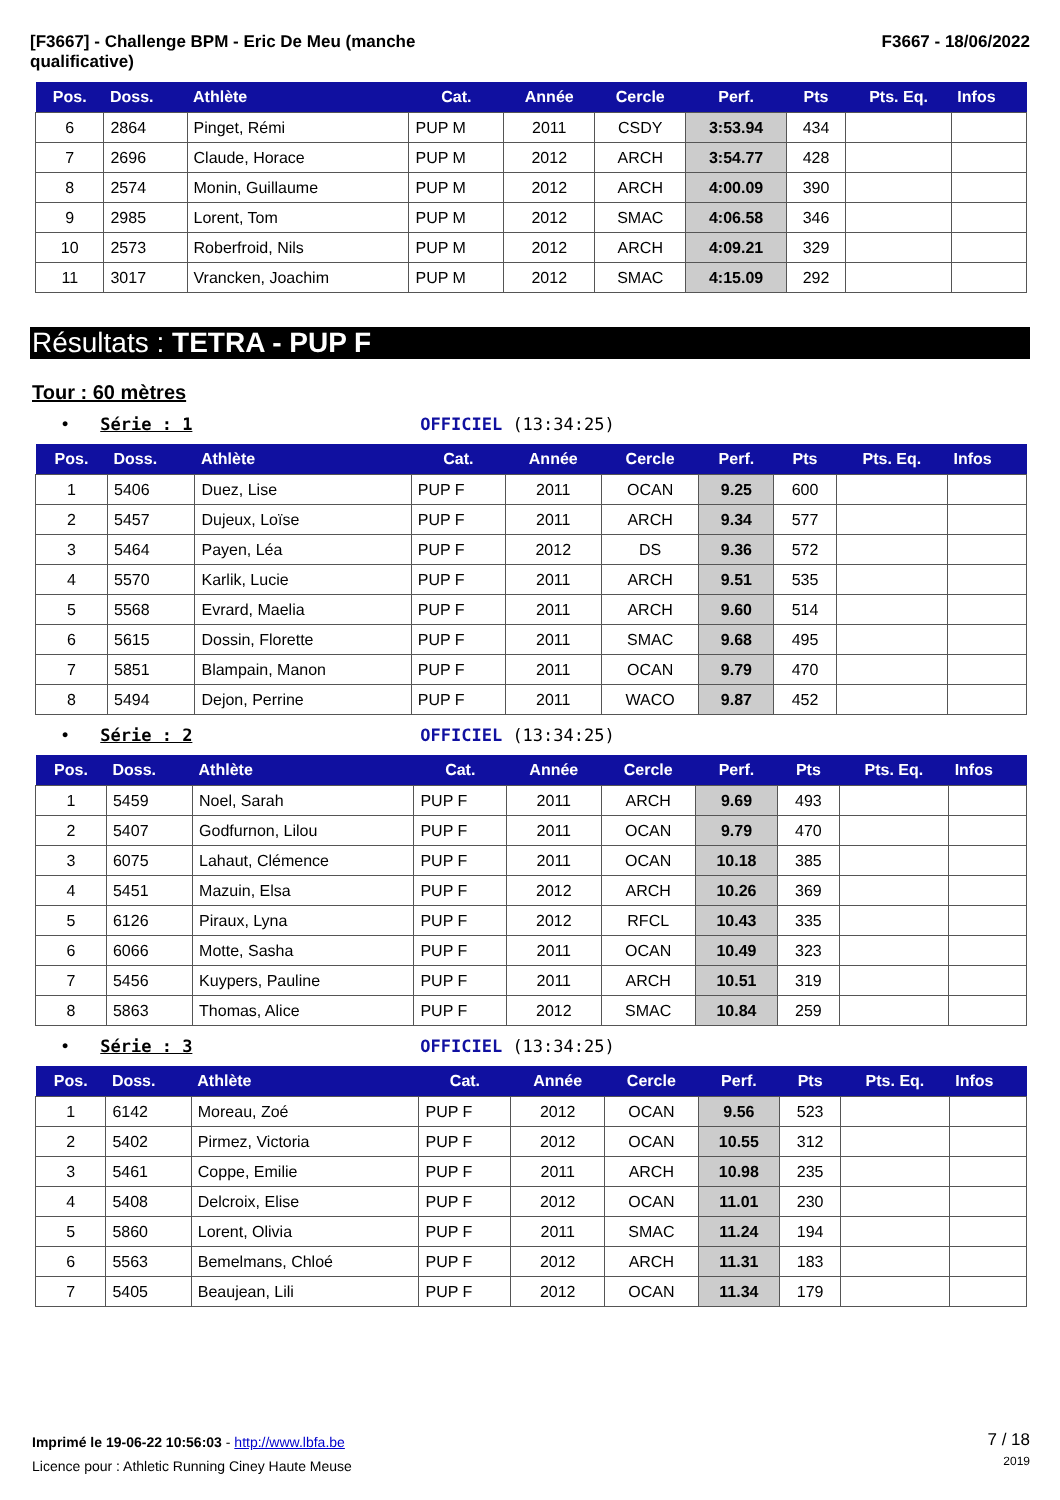[F3667] - Challenge BPM - Eric De Meu (manche
qualificative)
F3667 - 18/06/2022
| Pos. | Doss. | Athlète | Cat. | Année | Cercle | Perf. | Pts | Pts. Eq. | Infos |
| --- | --- | --- | --- | --- | --- | --- | --- | --- | --- |
| 6 | 2864 | Pinget, Rémi | PUP M | 2011 | CSDY | 3:53.94 | 434 | | |
| 7 | 2696 | Claude, Horace | PUP M | 2012 | ARCH | 3:54.77 | 428 | | |
| 8 | 2574 | Monin, Guillaume | PUP M | 2012 | ARCH | 4:00.09 | 390 | | |
| 9 | 2985 | Lorent, Tom | PUP M | 2012 | SMAC | 4:06.58 | 346 | | |
| 10 | 2573 | Roberfroid, Nils | PUP M | 2012 | ARCH | 4:09.21 | 329 | | |
| 11 | 3017 | Vrancken, Joachim | PUP M | 2012 | SMAC | 4:15.09 | 292 | | |
Résultats : TETRA - PUP F
Tour : 60 mètres
• Série : 1 OFFICIEL (13:34:25)
| Pos. | Doss. | Athlète | Cat. | Année | Cercle | Perf. | Pts | Pts. Eq. | Infos |
| --- | --- | --- | --- | --- | --- | --- | --- | --- | --- |
| 1 | 5406 | Duez, Lise | PUP F | 2011 | OCAN | 9.25 | 600 | | |
| 2 | 5457 | Dujeux, Loïse | PUP F | 2011 | ARCH | 9.34 | 577 | | |
| 3 | 5464 | Payen, Léa | PUP F | 2012 | DS | 9.36 | 572 | | |
| 4 | 5570 | Karlik, Lucie | PUP F | 2011 | ARCH | 9.51 | 535 | | |
| 5 | 5568 | Evrard, Maelia | PUP F | 2011 | ARCH | 9.60 | 514 | | |
| 6 | 5615 | Dossin, Florette | PUP F | 2011 | SMAC | 9.68 | 495 | | |
| 7 | 5851 | Blampain, Manon | PUP F | 2011 | OCAN | 9.79 | 470 | | |
| 8 | 5494 | Dejon, Perrine | PUP F | 2011 | WACO | 9.87 | 452 | | |
• Série : 2 OFFICIEL (13:34:25)
| Pos. | Doss. | Athlète | Cat. | Année | Cercle | Perf. | Pts | Pts. Eq. | Infos |
| --- | --- | --- | --- | --- | --- | --- | --- | --- | --- |
| 1 | 5459 | Noel, Sarah | PUP F | 2011 | ARCH | 9.69 | 493 | | |
| 2 | 5407 | Godfurnon, Lilou | PUP F | 2011 | OCAN | 9.79 | 470 | | |
| 3 | 6075 | Lahaut, Clémence | PUP F | 2011 | OCAN | 10.18 | 385 | | |
| 4 | 5451 | Mazuin, Elsa | PUP F | 2012 | ARCH | 10.26 | 369 | | |
| 5 | 6126 | Piraux, Lyna | PUP F | 2012 | RFCL | 10.43 | 335 | | |
| 6 | 6066 | Motte, Sasha | PUP F | 2011 | OCAN | 10.49 | 323 | | |
| 7 | 5456 | Kuypers, Pauline | PUP F | 2011 | ARCH | 10.51 | 319 | | |
| 8 | 5863 | Thomas, Alice | PUP F | 2012 | SMAC | 10.84 | 259 | | |
• Série : 3 OFFICIEL (13:34:25)
| Pos. | Doss. | Athlète | Cat. | Année | Cercle | Perf. | Pts | Pts. Eq. | Infos |
| --- | --- | --- | --- | --- | --- | --- | --- | --- | --- |
| 1 | 6142 | Moreau, Zoé | PUP F | 2012 | OCAN | 9.56 | 523 | | |
| 2 | 5402 | Pirmez, Victoria | PUP F | 2012 | OCAN | 10.55 | 312 | | |
| 3 | 5461 | Coppe, Emilie | PUP F | 2011 | ARCH | 10.98 | 235 | | |
| 4 | 5408 | Delcroix, Elise | PUP F | 2012 | OCAN | 11.01 | 230 | | |
| 5 | 5860 | Lorent, Olivia | PUP F | 2011 | SMAC | 11.24 | 194 | | |
| 6 | 5563 | Bemelmans, Chloé | PUP F | 2012 | ARCH | 11.31 | 183 | | |
| 7 | 5405 | Beaujean, Lili | PUP F | 2012 | OCAN | 11.34 | 179 | | |
Imprimé le 19-06-22 10:56:03 - http://www.lbfa.be
Licence pour : Athletic Running Ciney Haute Meuse
7 / 18
2019